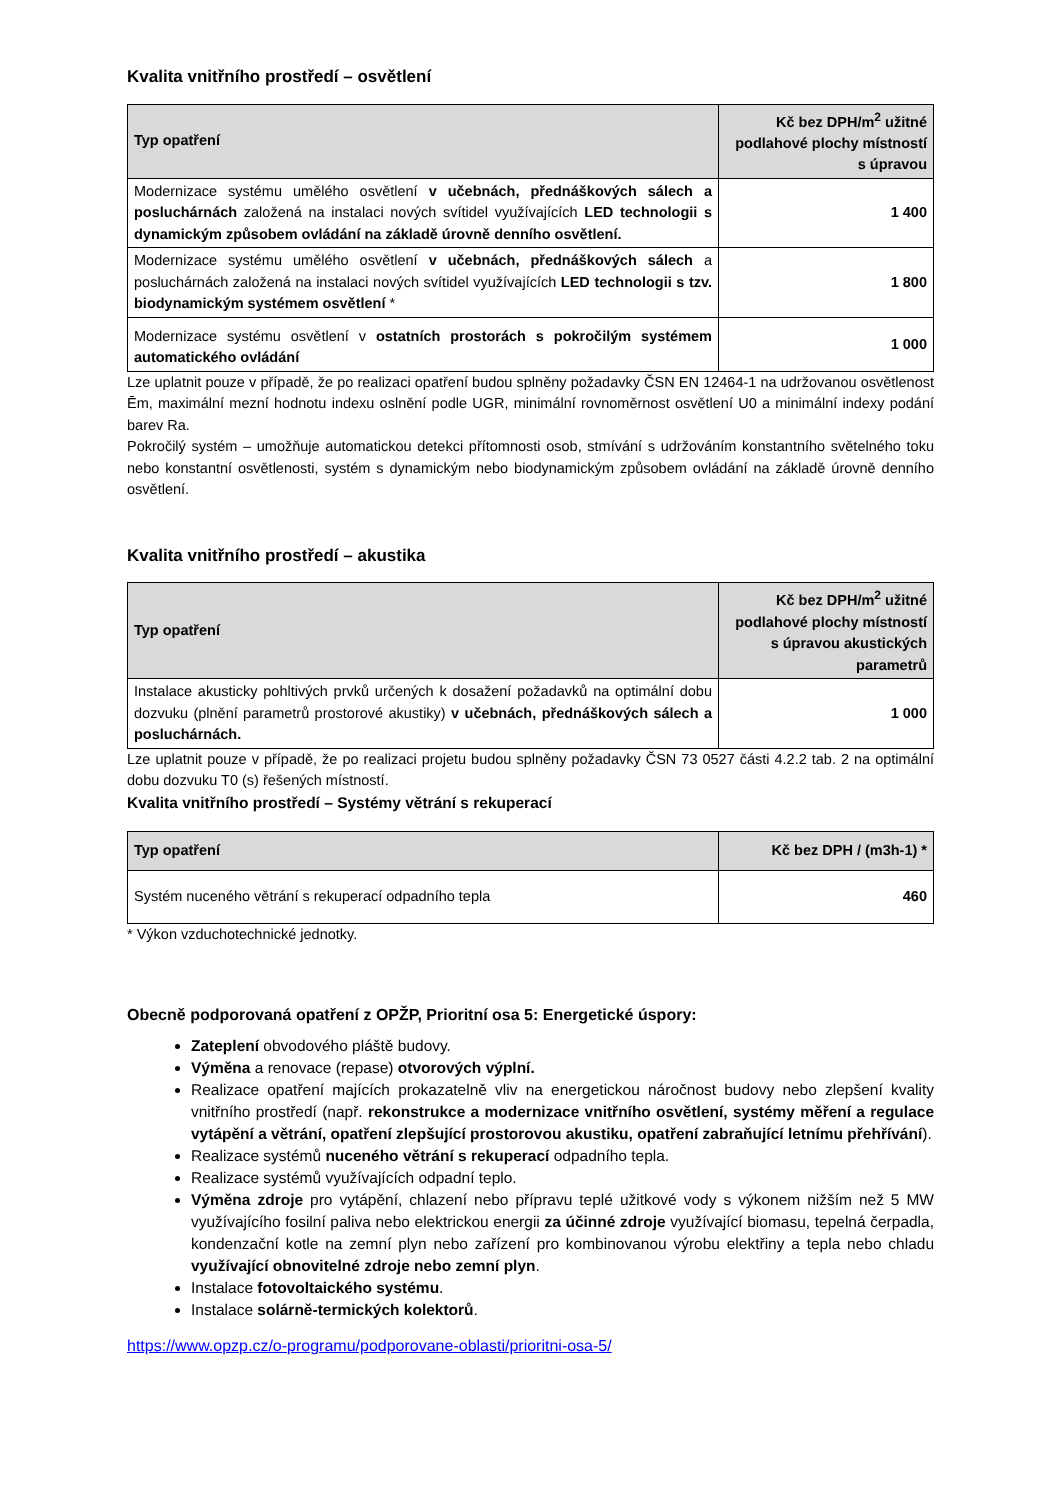Kvalita vnitřního prostředí – osvětlení
| Typ opatření | Kč bez DPH/m<sup>2</sup> užitné podlahové plochy místností s úpravou |
| --- | --- |
| Modernizace systému umělého osvětlení v učebnách, přednáškových sálech a posluchárnách založená na instalaci nových svítidel využívajících LED technologii s dynamickým způsobem ovládání na základě úrovně denního osvětlení. | 1 400 |
| Modernizace systému umělého osvětlení v učebnách, přednáškových sálech a posluchárnách založená na instalaci nových svítidel využívajících LED technologii s tzv. biodynamickým systémem osvětlení * | 1 800 |
| Modernizace systému osvětlení v ostatních prostorách s pokročilým systémem automatického ovládání | 1 000 |
Lze uplatnit pouze v případě, že po realizaci opatření budou splněny požadavky ČSN EN 12464-1 na udržovanou osvětlenost Ēm, maximální mezní hodnotu indexu oslnění podle UGR, minimální rovnoměrnost osvětlení U0 a minimální indexy podání barev Ra.
Pokročilý systém – umožňuje automatickou detekci přítomnosti osob, stmívání s udržováním konstantního světelného toku nebo konstantní osvětlenosti, systém s dynamickým nebo biodynamickým způsobem ovládání na základě úrovně denního osvětlení.
Kvalita vnitřního prostředí – akustika
| Typ opatření | Kč bez DPH/m<sup>2</sup> užitné podlahové plochy místností s úpravou akustických parametrů |
| --- | --- |
| Instalace akusticky pohltivých prvků určených k dosažení požadavků na optimální dobu dozvuku (plnění parametrů prostorové akustiky) v učebnách, přednáškových sálech a posluchárnách. | 1 000 |
Lze uplatnit pouze v případě, že po realizaci projetu budou splněny požadavky ČSN 73 0527 části 4.2.2 tab. 2 na optimální dobu dozvuku T0 (s) řešených místností.
Kvalita vnitřního prostředí – Systémy větrání s rekuperací
| Typ opatření | Kč bez DPH / (m3h-1) * |
| --- | --- |
| Systém nuceného větrání s rekuperací odpadního tepla | 460 |
* Výkon vzduchotechnické jednotky.
Obecně podporovaná opatření z OPŽP, Prioritní osa 5: Energetické úspory:
Zateplení obvodového pláště budovy.
Výměna a renovace (repase) otvorových výplní.
Realizace opatření majících prokazatelně vliv na energetickou náročnost budovy nebo zlepšení kvality vnitřního prostředí (např. rekonstrukce a modernizace vnitřního osvětlení, systémy měření a regulace vytápění a větrání, opatření zlepšující prostorovou akustiku, opatření zabraňující letnímu přehřívání).
Realizace systémů nuceného větrání s rekuperací odpadního tepla.
Realizace systémů využívajících odpadní teplo.
Výměna zdroje pro vytápění, chlazení nebo přípravu teplé užitkové vody s výkonem nižším než 5 MW využívajícího fosilní paliva nebo elektrickou energii za účinné zdroje využívající biomasu, tepelná čerpadla, kondenzační kotle na zemní plyn nebo zařízení pro kombinovanou výrobu elektřiny a tepla nebo chladu využívající obnovitelné zdroje nebo zemní plyn.
Instalace fotovoltaického systému.
Instalace solárně-termických kolektorů.
https://www.opzp.cz/o-programu/podporovane-oblasti/prioritni-osa-5/